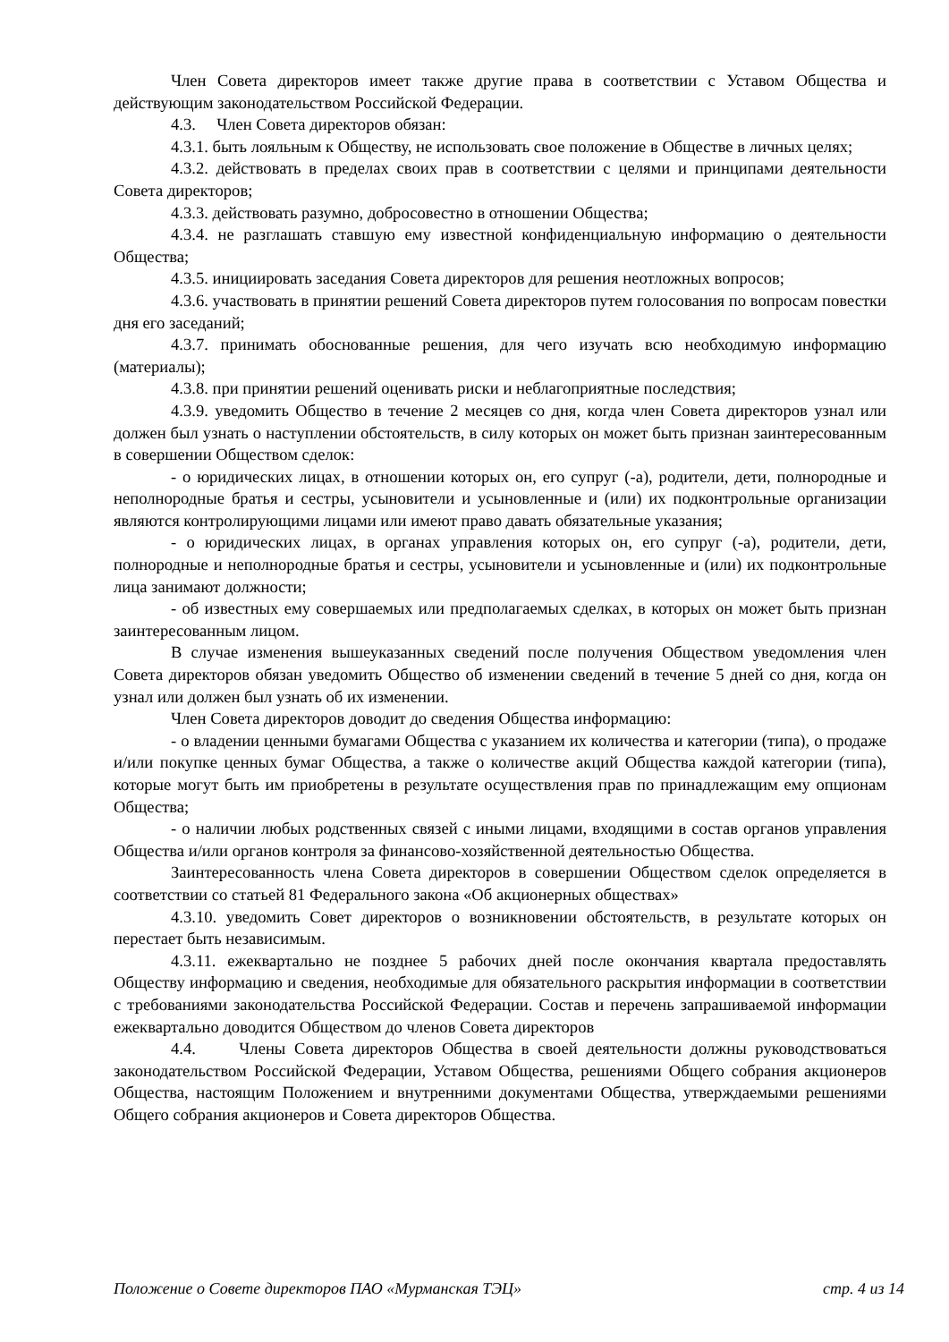Член Совета директоров имеет также другие права в соответствии с Уставом Общества и действующим законодательством Российской Федерации.
4.3. Член Совета директоров обязан:
4.3.1. быть лояльным к Обществу, не использовать свое положение в Обществе в личных целях;
4.3.2. действовать в пределах своих прав в соответствии с целями и принципами деятельности Совета директоров;
4.3.3. действовать разумно, добросовестно в отношении Общества;
4.3.4. не разглашать ставшую ему известной конфиденциальную информацию о деятельности Общества;
4.3.5. инициировать заседания Совета директоров для решения неотложных вопросов;
4.3.6. участвовать в принятии решений Совета директоров путем голосования по вопросам повестки дня его заседаний;
4.3.7. принимать обоснованные решения, для чего изучать всю необходимую информацию (материалы);
4.3.8. при принятии решений оценивать риски и неблагоприятные последствия;
4.3.9. уведомить Общество в течение 2 месяцев со дня, когда член Совета директоров узнал или должен был узнать о наступлении обстоятельств, в силу которых он может быть признан заинтересованным в совершении Обществом сделок:
- о юридических лицах, в отношении которых он, его супруг (-а), родители, дети, полнородные и неполнородные братья и сестры, усыновители и усыновленные и (или) их подконтрольные организации являются контролирующими лицами или имеют право давать обязательные указания;
- о юридических лицах, в органах управления которых он, его супруг (-а), родители, дети, полнородные и неполнородные братья и сестры, усыновители и усыновленные и (или) их подконтрольные лица занимают должности;
- об известных ему совершаемых или предполагаемых сделках, в которых он может быть признан заинтересованным лицом.
В случае изменения вышеуказанных сведений после получения Обществом уведомления член Совета директоров обязан уведомить Общество об изменении сведений в течение 5 дней со дня, когда он узнал или должен был узнать об их изменении.
Член Совета директоров доводит до сведения Общества информацию:
- о владении ценными бумагами Общества с указанием их количества и категории (типа), о продаже и/или покупке ценных бумаг Общества, а также о количестве акций Общества каждой категории (типа), которые могут быть им приобретены в результате осуществления прав по принадлежащим ему опционам Общества;
- о наличии любых родственных связей с иными лицами, входящими в состав органов управления Общества и/или органов контроля за финансово-хозяйственной деятельностью Общества.
Заинтересованность члена Совета директоров в совершении Обществом сделок определяется в соответствии со статьей 81 Федерального закона «Об акционерных обществах»
4.3.10. уведомить Совет директоров о возникновении обстоятельств, в результате которых он перестает быть независимым.
4.3.11. ежеквартально не позднее 5 рабочих дней после окончания квартала предоставлять Обществу информацию и сведения, необходимые для обязательного раскрытия информации в соответствии с требованиями законодательства Российской Федерации. Состав и перечень запрашиваемой информации ежеквартально доводится Обществом до членов Совета директоров
4.4. Члены Совета директоров Общества в своей деятельности должны руководствоваться законодательством Российской Федерации, Уставом Общества, решениями Общего собрания акционеров Общества, настоящим Положением и внутренними документами Общества, утверждаемыми решениями Общего собрания акционеров и Совета директоров Общества.
Положение о Совете директоров ПАО «Мурманская ТЭЦ» стр. 4 из 14